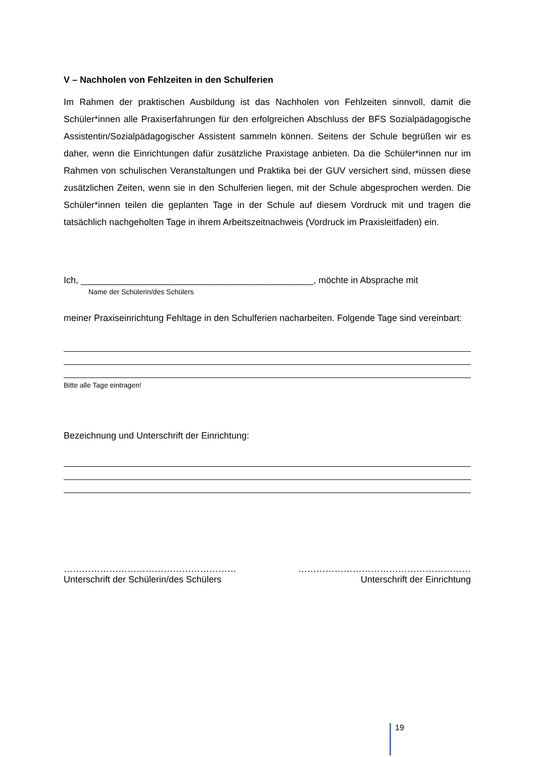V – Nachholen von Fehlzeiten in den Schulferien
Im Rahmen der praktischen Ausbildung ist das Nachholen von Fehlzeiten sinnvoll, damit die Schüler*innen alle Praxiserfahrungen für den erfolgreichen Abschluss der BFS Sozialpädagogische Assistentin/Sozialpädagogischer Assistent sammeln können. Seitens der Schule begrüßen wir es daher, wenn die Einrichtungen dafür zusätzliche Praxistage anbieten. Da die Schüler*innen nur im Rahmen von schulischen Veranstaltungen und Praktika bei der GUV versichert sind, müssen diese zusätzlichen Zeiten, wenn sie in den Schulferien liegen, mit der Schule abgesprochen werden. Die Schüler*innen teilen die geplanten Tage in der Schule auf diesem Vordruck mit und tragen die tatsächlich nachgeholten Tage in ihrem Arbeitszeitnachweis (Vordruck im Praxisleitfaden) ein.
Ich, ______________________________________________, möchte in Absprache mit
Name der Schülerin/des Schülers
meiner Praxiseinrichtung Fehltage in den Schulferien nacharbeiten. Folgende Tage sind vereinbart:
Bitte alle Tage eintragen!
Bezeichnung und Unterschrift der Einrichtung:
…………………………………………………
Unterschrift der Schülerin/des Schülers
…………………………………………………
Unterschrift der Einrichtung
19